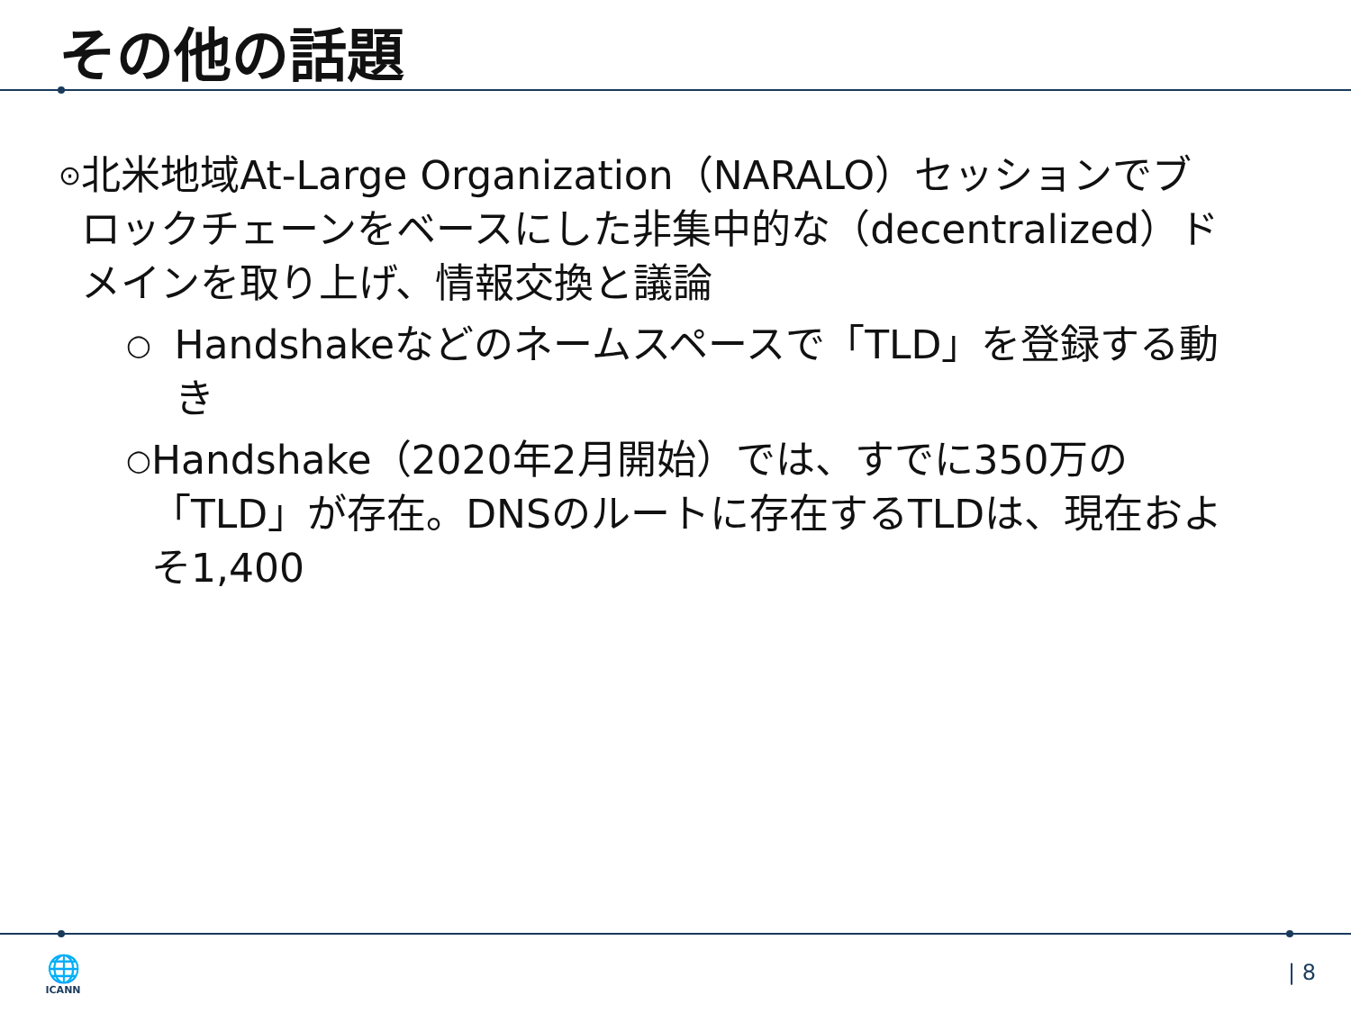その他の話題
⊙
北米地域At-Large Organization（NARALO）セッションでブロックチェーンをベースにした非集中的な（decentralized）ドメインを取り上げ、情報交換と議論
○
Handshakeなどのネームスペースで「TLD」を登録する動き
○
Handshake（2020年2月開始）では、すでに350万の「TLD」が存在。DNSのルートに存在するTLDは、現在およそ1,400
🌐
ICANN
| 8